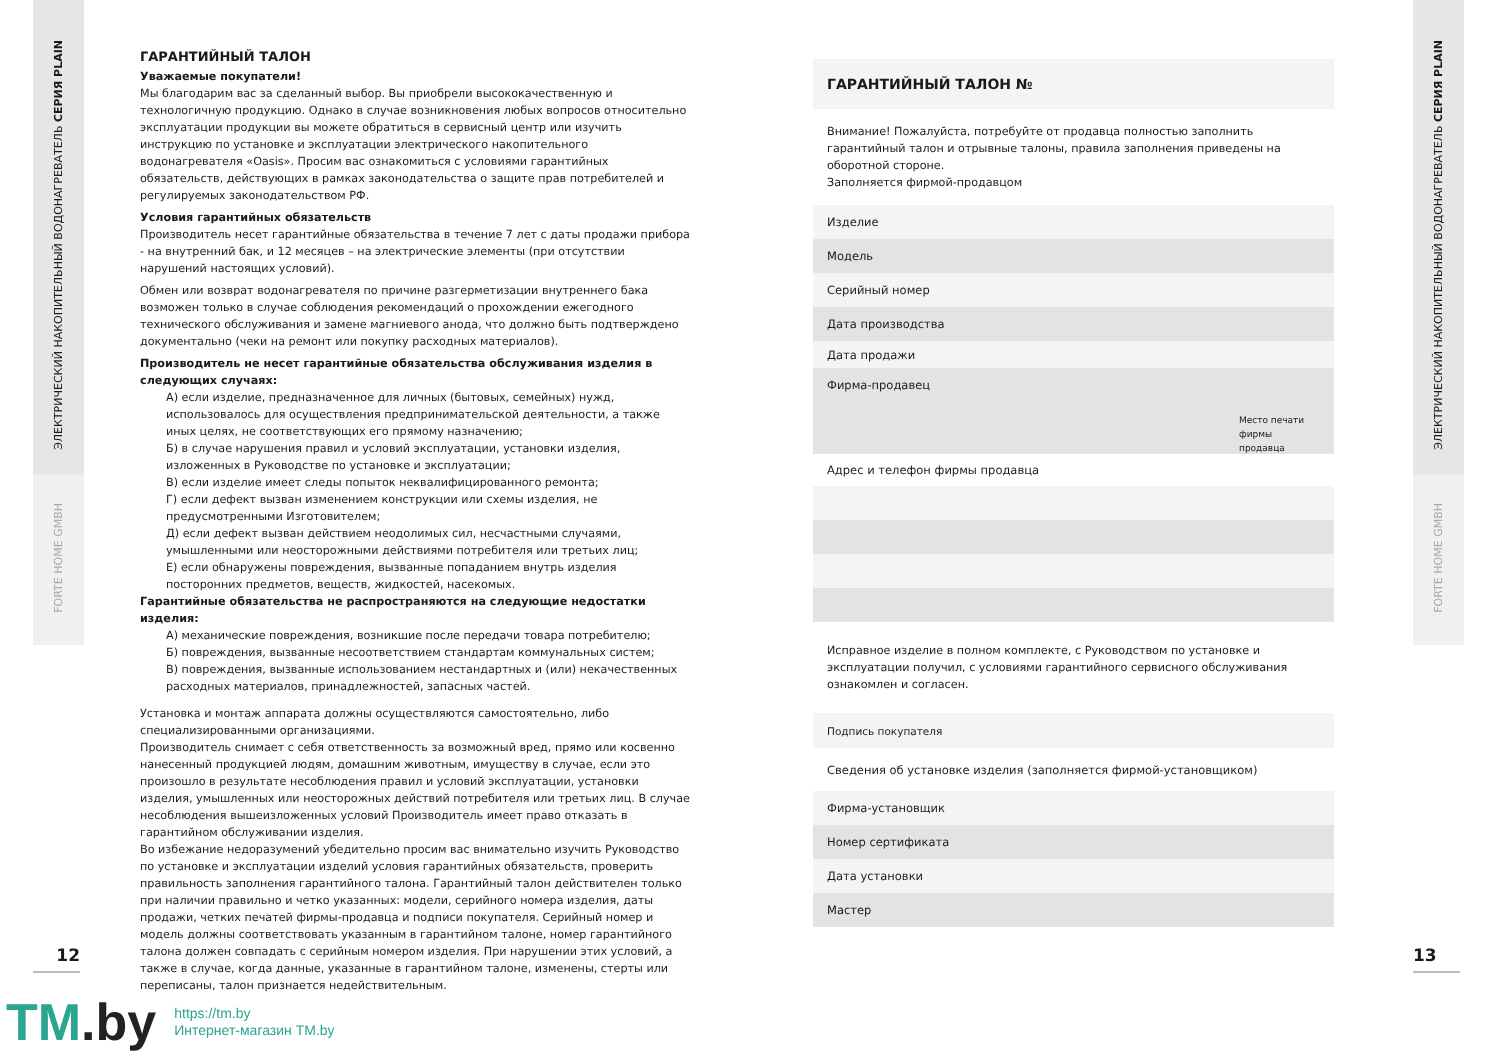ЭЛЕКТРИЧЕСКИЙ НАКОПИТЕЛЬНЫЙ ВОДОНАГРЕВАТЕЛЬ СЕРИЯ PLAIN
FORTE HOME GMBH
ЭЛЕКТРИЧЕСКИЙ НАКОПИТЕЛЬНЫЙ ВОДОНАГРЕВАТЕЛЬ СЕРИЯ PLAIN
FORTE HOME GMBH
ГАРАНТИЙНЫЙ ТАЛОН
Уважаемые покупатели!
Мы благодарим вас за сделанный выбор. Вы приобрели высококачественную и технологичную продукцию. Однако в случае возникновения любых вопросов относительно эксплуатации продукции вы можете обратиться в сервисный центр или изучить инструкцию по установке и эксплуатации электрического накопительного водонагревателя «Oasis». Просим вас ознакомиться с условиями гарантийных обязательств, действующих в рамках законодательства о защите прав потребителей и регулируемых законодательством РФ.
Условия гарантийных обязательств
Производитель несет гарантийные обязательства в течение 7 лет с даты продажи прибора - на внутренний бак, и 12 месяцев – на электрические элементы (при отсутствии нарушений настоящих условий).
Обмен или возврат водонагревателя по причине разгерметизации внутреннего бака возможен только в случае соблюдения рекомендаций о прохождении ежегодного технического обслуживания и замене магниевого анода, что должно быть подтверждено документально (чеки на ремонт или покупку расходных материалов).
Производитель не несет гарантийные обязательства обслуживания изделия в следующих случаях:
А) если изделие, предназначенное для личных (бытовых, семейных) нужд, использовалось для осуществления предпринимательской деятельности, а также иных целях, не соответствующих его прямому назначению;
Б) в случае нарушения правил и условий эксплуатации, установки изделия, изложенных в Руководстве по установке и эксплуатации;
В) если изделие имеет следы попыток неквалифицированного ремонта;
Г) если дефект вызван изменением конструкции или схемы изделия, не предусмотренными Изготовителем;
Д) если дефект вызван действием неодолимых сил, несчастными случаями, умышленными или неосторожными действиями потребителя или третьих лиц;
Е) если обнаружены повреждения, вызванные попаданием внутрь изделия посторонних предметов, веществ, жидкостей, насекомых.
Гарантийные обязательства не распространяются на следующие недостатки изделия:
А) механические повреждения, возникшие после передачи товара потребителю;
Б) повреждения, вызванные несоответствием стандартам коммунальных систем;
В) повреждения, вызванные использованием нестандартных и (или) некачественных расходных материалов, принадлежностей, запасных частей.
Установка и монтаж аппарата должны осуществляются самостоятельно, либо специализированными организациями.
Производитель снимает с себя ответственность за возможный вред, прямо или косвенно нанесенный продукцией людям, домашним животным, имуществу в случае, если это произошло в результате несоблюдения правил и условий эксплуатации, установки изделия, умышленных или неосторожных действий потребителя или третьих лиц. В случае несоблюдения вышеизложенных условий Производитель имеет право отказать в гарантийном обслуживании изделия.
Во избежание недоразумений убедительно просим вас внимательно изучить Руководство по установке и эксплуатации изделий условия гарантийных обязательств, проверить правильность заполнения гарантийного талона. Гарантийный талон действителен только при наличии правильно и четко указанных: модели, серийного номера изделия, даты продажи, четких печатей фирмы-продавца и подписи покупателя. Серийный номер и модель должны соответствовать указанным в гарантийном талоне, номер гарантийного талона должен совпадать с серийным номером изделия. При нарушении этих условий, а также в случае, когда данные, указанные в гарантийном талоне, изменены, стерты или переписаны, талон признается недействительным.
12 13
ГАРАНТИЙНЫЙ ТАЛОН №
Внимание! Пожалуйста, потребуйте от продавца полностью заполнить гарантийный талон и отрывные талоны, правила заполнения приведены на оборотной стороне.
Заполняется фирмой-продавцом
Изделие
Модель
Серийный номер
Дата производства
Дата продажи
Фирма-продавец
Место печати
фирмы продавца
Адрес и телефон фирмы продавца
Исправное изделие в полном комплекте, с Руководством по установке и эксплуатации получил, с условиями гарантийного сервисного обслуживания ознакомлен и согласен.
Подпись покупателя
Сведения об установке изделия (заполняется фирмой-установщиком)
Фирма-установщик
Номер сертификата
Дата установки
Мастер
TM.by
https://tm.by
Интернет-магазин TM.by